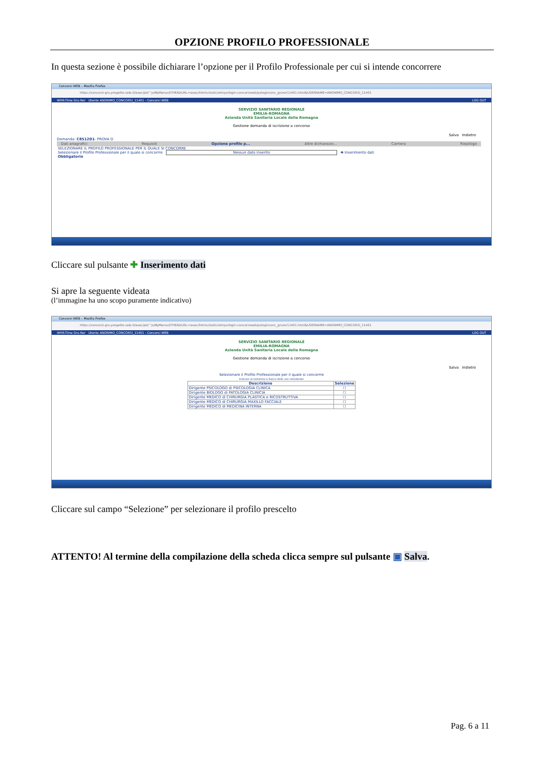OPZIONE PROFILO PROFESSIONALE
In questa sezione è possibile dichiarare l’opzione per il Profilo Professionale per cui si intende concorrere
Concorsi WEB – Mozilla Firefox
https://concorsi-gru.progetto-sole.it/exec/Jet/^JuMpMenus0?HEADURL=/exec/htmls/static/whrpx/login-concorsiweb/pxloginconc_grurer11401.html&USERNAME=ANONIMO_CONCORSI_11401
WHR-Time Gru-Rer Utente ANONIMO_CONCORSI_11401 - Concorsi WEB LOG OUT
SERVIZIO SANITARIO REGIONALE
EMILIA-ROMAGNA
Azienda Unità Sanitaria Locale della Romagna
Gestione domanda di iscrizione a concorso
Salva Indietro
Domanda: C8512D1- PROVA D
Dati anagrafici Requisiti Opzione profilo p... Altre dichiarazio... Carriera Riepilogo
SELEZIONARE IL PROFILO PROFESSIONALE PER IL QUALE SI CONCORRE
Selezionare il Profilo Professionale per il quale si concorrre Nessun dato inserito ✚ Inserimento dati
Obbligatorio
Cliccare sul pulsante ✚ Inserimento dati
Si apre la seguente videata
(l’immagine ha uno scopo puramente indicativo)
Concorsi WEB – Mozilla Firefox
https://concorsi-gru.progetto-sole.it/exec/Jet/^JuMpMenus0?HEADURL=/exec/htmls/static/whrpx/login-concorsiweb/pxloginconc_grurer11401.html&USERNAME=ANONIMO_CONCORSI_11401
WHR-Time Gru-Rer Utente ANONIMO_CONCORSI_11401 - Concorsi WEB LOG OUT
SERVIZIO SANITARIO REGIONALE
EMILIA-ROMAGNA
Azienda Unità Sanitaria Locale della Romagna
Gestione domanda di iscrizione a concorso
Salva Indietro
Selezionare il Profilo Professionale per il quale si concorrre
Indicare la selezione a fianco delle voci desiderate
| Descrizione | Selezione |
| --- | --- |
| Dirigente PSICOLOGO di PSICOLOGIA CLINICA | ☐ |
| Dirigente BIOLOGO di PATOLOGIA CLINICIA | ☐ |
| Dirigente MEDICO di CHIRURGIA PLASTICA e RICOSTRUTTIVA | ☐ |
| Dirigente MEDICO di CHIRURGIA MAXILLO FACCIALE | ☐ |
| Dirigente MEDICO di MEDICINA INTERNA | ☐ |
Cliccare sul campo “Selezione” per selezionare il profilo prescelto
ATTENTO! Al termine della compilazione della scheda clicca sempre sul pulsante ▣ Salva.
Pag. 6 a 11